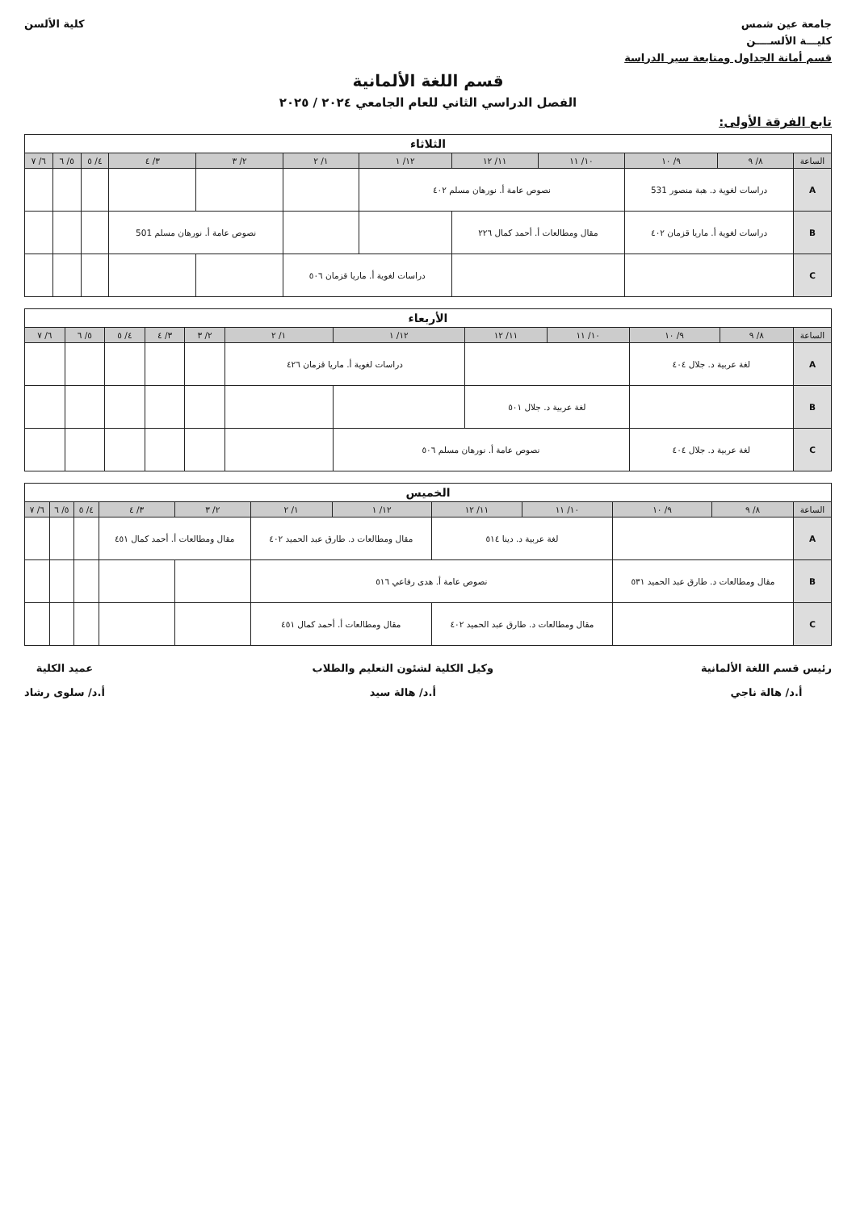جامعة عين شمس
كليـــة الألســــن
قسم أمانة الجداول ومتابعة سير الدراسة
كلية الألسن
قسم اللغة الألمانية
الفصل الدراسي الثاني للعام الجامعي ٢٠٢٤ / ٢٠٢٥
تابع الفرقة الأولى:
| الثلاثاء | | | | | | | | | | | |
| --- | --- | --- | --- | --- | --- | --- | --- | --- | --- | --- | --- |
| الساعة | ٨/ ٩ | ٩/ ١٠ | ١٠/ ١١ | ١١/ ١٢ | ١٢/ ١ | ١/ ٢ | ٢/ ٣ | ٣/ ٤ | ٤/ ٥ | ٥/ ٦ | ٦/ ٧ |
| A | دراسات لغوية د. هبة منصور 531 | | نصوص عامة أ. نورهان مسلم ٤٠٢ | | | | | | | | |
| B | دراسات لغوية أ. ماريا قزمان ٤٠٢ | | مقال ومطالعات أ. أحمد كمال ٢٢٦ | | | | نصوص عامة أ. نورهان مسلم 501 | | | | |
| C | | | | | دراسات لغوية أ. ماريا قزمان ٥٠٦ | | | | | | |
| الأربعاء | | | | | | | | | | | |
| --- | --- | --- | --- | --- | --- | --- | --- | --- | --- | --- | --- |
| الساعة | ٨/ ٩ | ٩/ ١٠ | ١٠/ ١١ | ١١/ ١٢ | ١٢/ ١ | ١/ ٢ | ٢/ ٣ | ٣/ ٤ | ٤/ ٥ | ٥/ ٦ | ٦/ ٧ |
| A | لغة عربية د. جلال ٤٠٤ | | | | دراسات لغوية أ. ماريا قزمان ٤٢٦ | | | | | | |
| B | | | لغة عربية د. جلال ٥٠١ | | | | | | | | |
| C | لغة عربية د. جلال ٤٠٤ | | نصوص عامة أ. نورهان مسلم ٥٠٦ | | | | | | | | |
| الخميس | | | | | | | | | | | |
| --- | --- | --- | --- | --- | --- | --- | --- | --- | --- | --- | --- |
| الساعة | ٨/ ٩ | ٩/ ١٠ | ١٠/ ١١ | ١١/ ١٢ | ١٢/ ١ | ١/ ٢ | ٢/ ٣ | ٣/ ٤ | ٤/ ٥ | ٥/ ٦ | ٦/ ٧ |
| A | | | لغة عربية د. دينا ٥١٤ | | مقال ومطالعات د. طارق عبد الحميد ٤٠٢ | | مقال ومطالعات أ. أحمد كمال ٤٥١ | | | | |
| B | مقال ومطالعات د. طارق عبد الحميد ٥٣١ | | نصوص عامة أ. هدى رفاعي ٥١٦ | | | | | | | | |
| C | | | مقال ومطالعات د. طارق عبد الحميد ٤٠٢ | | مقال ومطالعات أ. أحمد كمال ٤٥١ | | | | | | |
رئيس قسم اللغة الألمانية
أ.د/ هالة ناجي
وكيل الكلية لشئون التعليم والطلاب
أ.د/ هالة سيد
عميد الكلية
أ.د/ سلوى رشاد